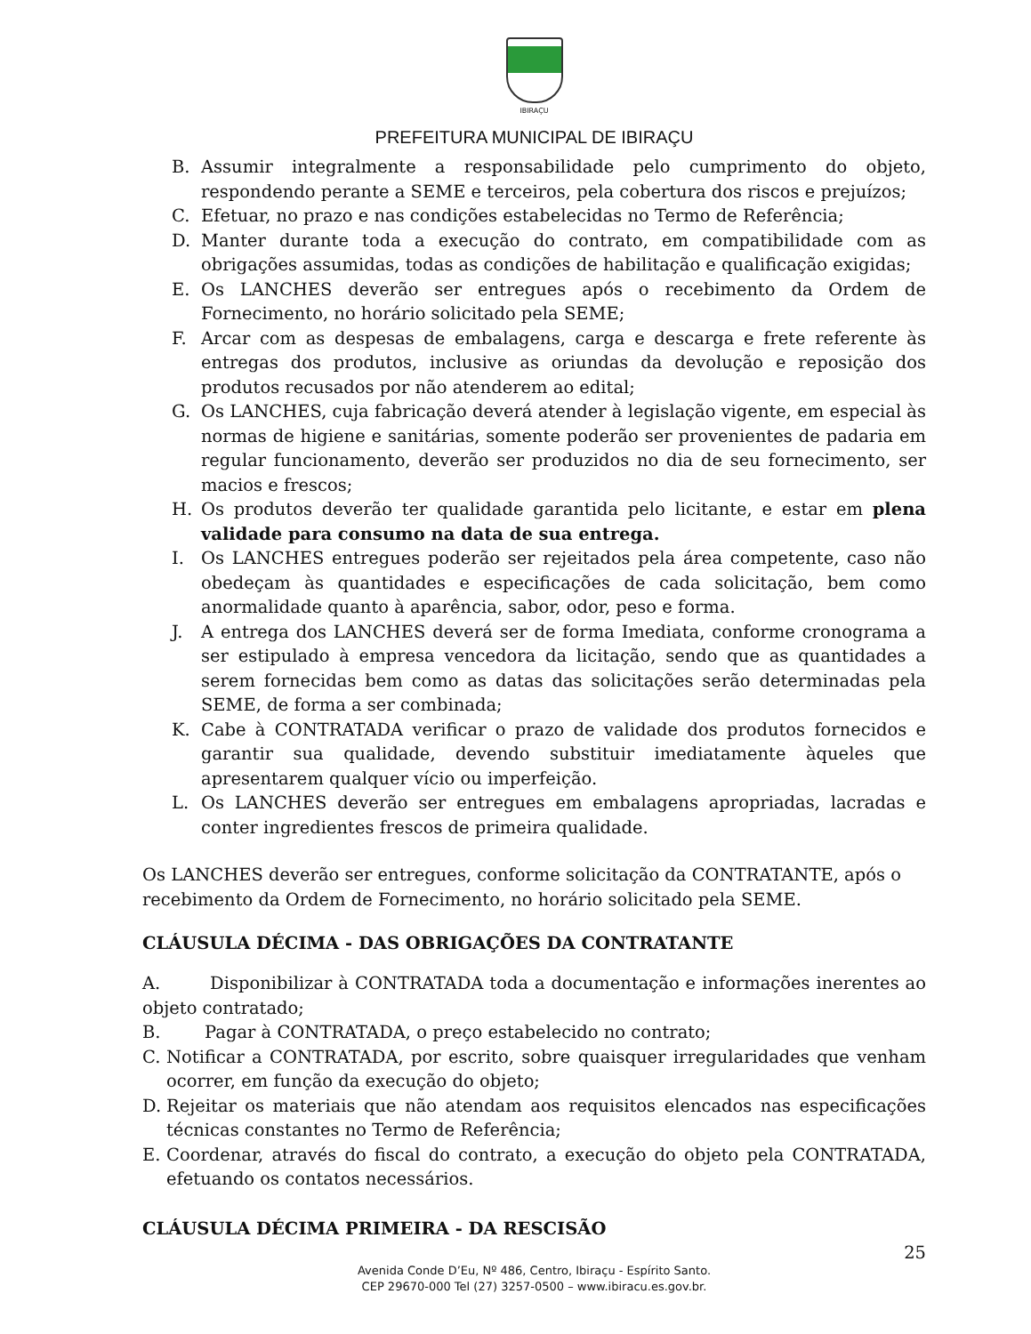IBIRAÇU
PREFEITURA MUNICIPAL DE IBIRAÇU
B. Assumir integralmente a responsabilidade pelo cumprimento do objeto, respondendo perante a SEME e terceiros, pela cobertura dos riscos e prejuízos;
C. Efetuar, no prazo e nas condições estabelecidas no Termo de Referência;
D. Manter durante toda a execução do contrato, em compatibilidade com as obrigações assumidas, todas as condições de habilitação e qualificação exigidas;
E. Os LANCHES deverão ser entregues após o recebimento da Ordem de Fornecimento, no horário solicitado pela SEME;
F. Arcar com as despesas de embalagens, carga e descarga e frete referente às entregas dos produtos, inclusive as oriundas da devolução e reposição dos produtos recusados por não atenderem ao edital;
G. Os LANCHES, cuja fabricação deverá atender à legislação vigente, em especial às normas de higiene e sanitárias, somente poderão ser provenientes de padaria em regular funcionamento, deverão ser produzidos no dia de seu fornecimento, ser macios e frescos;
H. Os produtos deverão ter qualidade garantida pelo licitante, e estar em plena validade para consumo na data de sua entrega.
I. Os LANCHES entregues poderão ser rejeitados pela área competente, caso não obedeçam às quantidades e especificações de cada solicitação, bem como anormalidade quanto à aparência, sabor, odor, peso e forma.
J. A entrega dos LANCHES deverá ser de forma Imediata, conforme cronograma a ser estipulado à empresa vencedora da licitação, sendo que as quantidades a serem fornecidas bem como as datas das solicitações serão determinadas pela SEME, de forma a ser combinada;
K. Cabe à CONTRATADA verificar o prazo de validade dos produtos fornecidos e garantir sua qualidade, devendo substituir imediatamente àqueles que apresentarem qualquer vício ou imperfeição.
L. Os LANCHES deverão ser entregues em embalagens apropriadas, lacradas e conter ingredientes frescos de primeira qualidade.
Os LANCHES deverão ser entregues, conforme solicitação da CONTRATANTE, após o recebimento da Ordem de Fornecimento, no horário solicitado pela SEME.
CLÁUSULA DÉCIMA - DAS OBRIGAÇÕES DA CONTRATANTE
A. Disponibilizar à CONTRATADA toda a documentação e informações inerentes ao objeto contratado;
B. Pagar à CONTRATADA, o preço estabelecido no contrato;
C. Notificar a CONTRATADA, por escrito, sobre quaisquer irregularidades que venham ocorrer, em função da execução do objeto;
D. Rejeitar os materiais que não atendam aos requisitos elencados nas especificações técnicas constantes no Termo de Referência;
E. Coordenar, através do fiscal do contrato, a execução do objeto pela CONTRATADA, efetuando os contatos necessários.
CLÁUSULA DÉCIMA PRIMEIRA - DA RESCISÃO
25
Avenida Conde D’Eu, Nº 486, Centro, Ibiraçu - Espírito Santo.
CEP 29670-000 Tel (27) 3257-0500 – www.ibiracu.es.gov.br.